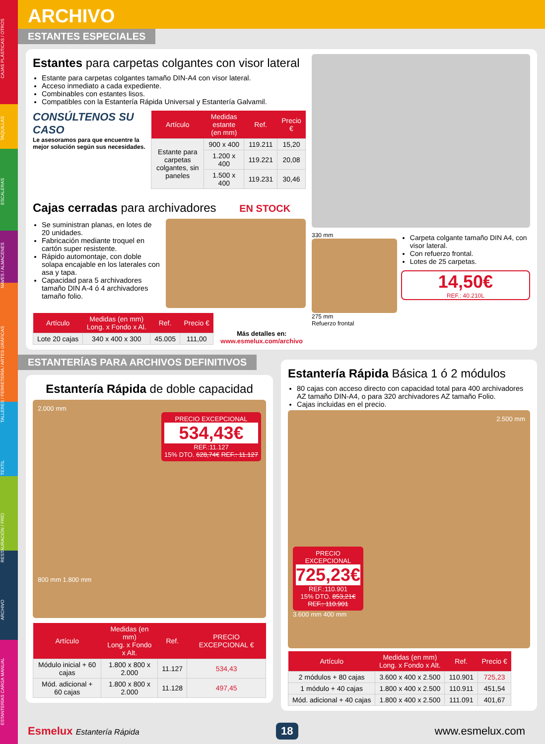ARCHIVO
ESTANTES ESPECIALES
Estantes para carpetas colgantes con visor lateral
Estante para carpetas colgantes tamaño DIN-A4 con visor lateral.
Acceso inmediato a cada expediente.
Combinables con estantes lisos.
Compatibles con la Estantería Rápida Universal y Estantería Galvamil.
CONSÚLTENOS SU CASO
Le asesoramos para que encuentre la mejor solución según sus necesidades.
| Artículo | Medidas estante (en mm) | Ref. | Precio € |
| --- | --- | --- | --- |
| Estante para carpetas colgantes, sin paneles | 900 x 400 | 119.211 | 15,20 |
| | 1.200 x 400 | 119.221 | 20,08 |
| | 1.500 x 400 | 119.231 | 30,46 |
Cajas cerradas para archivadores EN STOCK
Se suministran planas, en lotes de 20 unidades.
Fabricación mediante troquel en cartón super resistente.
Rápido automontaje, con doble solapa encajable en los laterales con asa y tapa.
Capacidad para 5 archivadores tamaño DIN A-4 ó 4 archivadores tamaño folio.
| Artículo | Medidas (en mm) Long. x Fondo x Al. | Ref. | Precio € |
| --- | --- | --- | --- |
| Lote 20 cajas | 340 x 400 x 300 | 45.005 | 111,00 |
Más detalles en:
www.esmelux.com/archivo
330 mm
275 mm
Refuerzo frontal
Carpeta colgante tamaño DIN A4, con visor lateral.
Con refuerzo frontal.
Lotes de 25 carpetas.
14,50€
REF.: 40.210L
ESTANTERÍAS PARA ARCHIVOS DEFINITIVOS
Estantería Rápida de doble capacidad
2.000 mm
PRECIO EXCEPCIONAL
534,43€
REF.:11.127
15% DTO. 628,74€ REF.: 11.127
800 mm 1.800 mm
| Artículo | Medidas (en mm) Long. x Fondo x Alt. | Ref. | PRECIO EXCEPCIONAL € |
| --- | --- | --- | --- |
| Módulo inicial + 60 cajas | 1.800 x 800 x 2.000 | 11.127 | 534,43 |
| Mód. adicional + 60 cajas | 1.800 x 800 x 2.000 | 11.128 | 497,45 |
Estantería Rápida Básica 1 ó 2 módulos
80 cajas con acceso directo con capacidad total para 400 archivadores AZ tamaño DIN-A4, o para 320 archivadores AZ tamaño Folio.
Cajas incluidas en el precio.
2.500 mm
PRECIO EXCEPCIONAL
725,23€
REF.:110.901
15% DTO. 853,21€ REF.: 110.901
3.600 mm 400 mm
| Artículo | Medidas (en mm) Long. x Fondo x Alt. | Ref. | Precio € |
| --- | --- | --- | --- |
| 2 módulos + 80 cajas | 3.600 x 400 x 2.500 | 110.901 | 725,23 |
| 1 módulo + 40 cajas | 1.800 x 400 x 2.500 | 110.911 | 451,54 |
| Mód. adicional + 40 cajas | 1.800 x 400 x 2.500 | 111.091 | 401,67 |
Esmelux Estantería Rápida
18
www.esmelux.com
ESTANTERÍAS CARGA MANUAL ARCHIVO RESTAURACIÓN / FRÍO TEXTIL TALLERES / FERRETERÍA / ARTES GRÁFICAS NAVES / ALMACENES ESCALERAS TAQUILLAS CAJAS PLÁSTICAS / OTROS